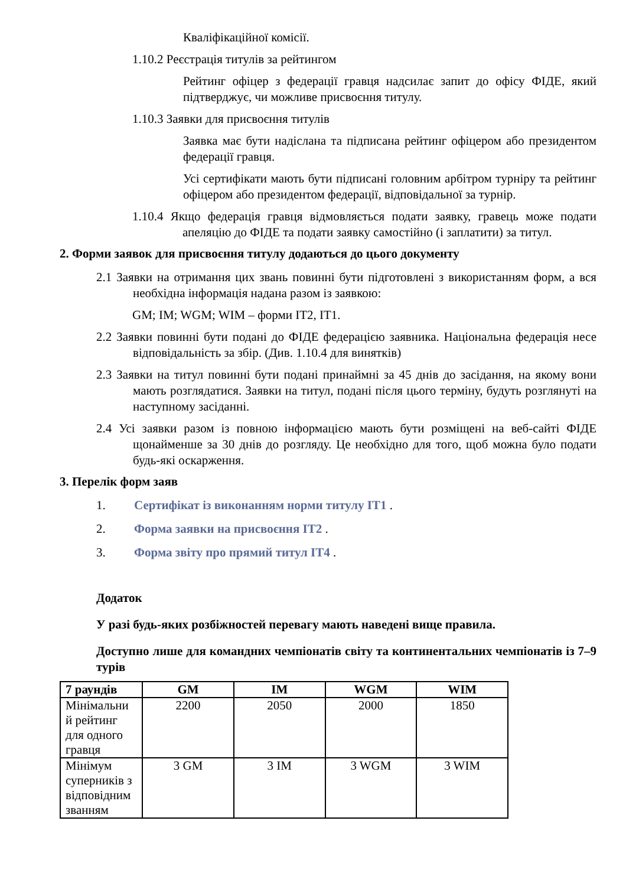Кваліфікаційної комісії.
1.10.2 Реєстрація титулів за рейтингом
Рейтинг офіцер з федерації гравця надсилає запит до офісу ФІДЕ, який підтверджує, чи можливе присвоєння титулу.
1.10.3 Заявки для присвоєння титулів
Заявка має бути надіслана та підписана рейтинг офіцером або президентом федерації гравця.
Усі сертифікати мають бути підписані головним арбітром турніру та рейтинг офіцером або президентом федерації, відповідальної за турнір.
1.10.4 Якщо федерація гравця відмовляється подати заявку, гравець може подати апеляцію до ФІДЕ та подати заявку самостійно (і заплатити) за титул.
2. Форми заявок для присвоєння титулу додаються до цього документу
2.1 Заявки на отримання цих звань повинні бути підготовлені з використанням форм, а вся необхідна інформація надана разом із заявкою:
GM; IM; WGM; WIM – форми IT2, IT1.
2.2 Заявки повинні бути подані до ФІДЕ федерацією заявника. Національна федерація несе відповідальність за збір. (Див. 1.10.4 для винятків)
2.3 Заявки на титул повинні бути подані принаймні за 45 днів до засідання, на якому вони мають розглядатися. Заявки на титул, подані після цього терміну, будуть розглянуті на наступному засіданні.
2.4 Усі заявки разом із повною інформацією мають бути розміщені на веб-сайті ФІДЕ щонайменше за 30 днів до розгляду. Це необхідно для того, щоб можна було подати будь-які оскарження.
3. Перелік форм заяв
1. Сертифікат із виконанням норми титулу IT1 .
2. Форма заявки на присвоєння IT2 .
3. Форма звіту про прямий титул IT4 .
Додаток
У разі будь-яких розбіжностей перевагу мають наведені вище правила.
Доступно лише для командних чемпіонатів світу та континентальних чемпіонатів із 7–9 турів
| 7 раундів | GM | IM | WGM | WIM |
| --- | --- | --- | --- | --- |
| Мінімальни й рейтинг для одного гравця | 2200 | 2050 | 2000 | 1850 |
| Мінімум суперників з відповідним званням | 3 GM | 3 IM | 3 WGM | 3 WIM |